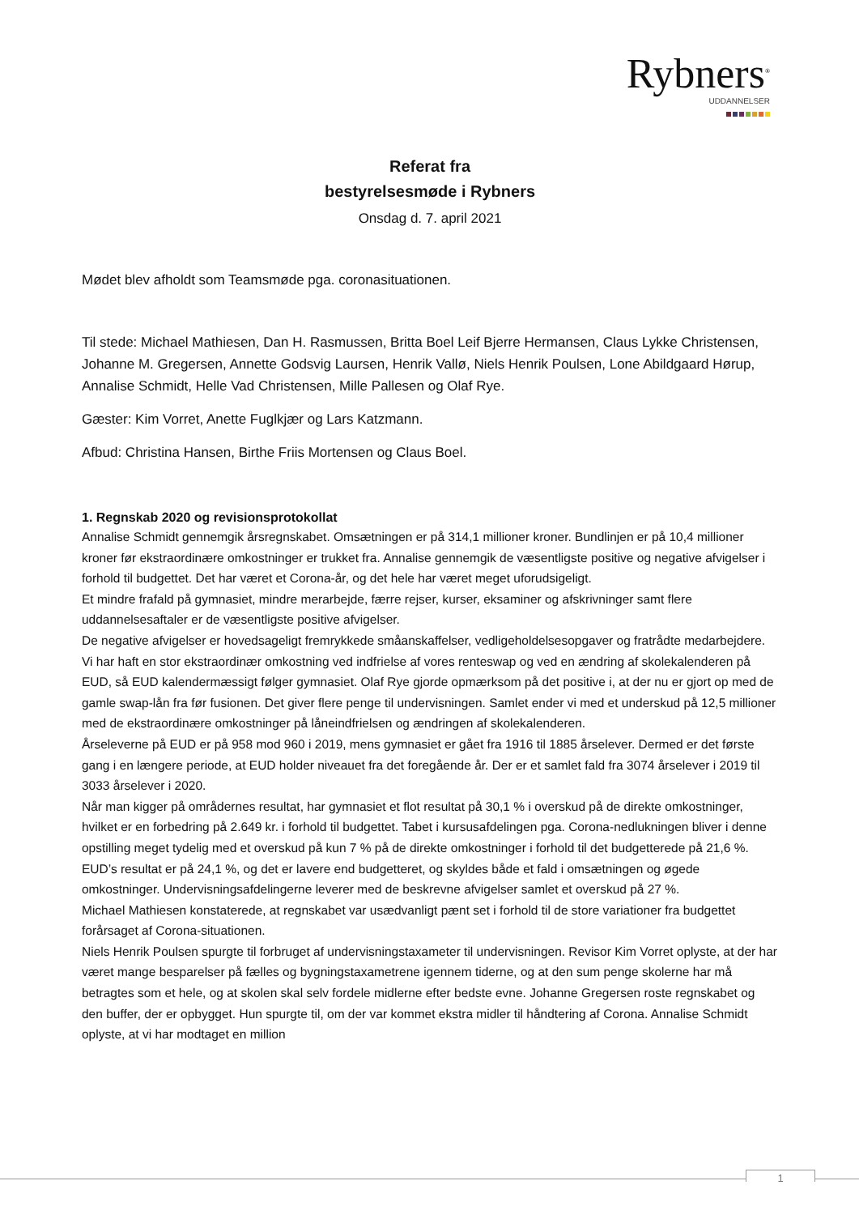Rybners<sup>®</sup>
UDDANNELSER
Referat fra
bestyrelsesmøde i Rybners
Onsdag d. 7. april 2021
Mødet blev afholdt som Teamsmøde pga. coronasituationen.
Til stede: Michael Mathiesen, Dan H. Rasmussen, Britta Boel Leif Bjerre Hermansen, Claus Lykke Christensen, Johanne M. Gregersen, Annette Godsvig Laursen, Henrik Vallø, Niels Henrik Poulsen, Lone Abildgaard Hørup, Annalise Schmidt, Helle Vad Christensen, Mille Pallesen og Olaf Rye.
Gæster: Kim Vorret, Anette Fuglkjær og Lars Katzmann.
Afbud: Christina Hansen, Birthe Friis Mortensen og Claus Boel.
1. Regnskab 2020 og revisionsprotokollat
Annalise Schmidt gennemgik årsregnskabet. Omsætningen er på 314,1 millioner kroner. Bundlinjen er på 10,4 millioner kroner før ekstraordinære omkostninger er trukket fra. Annalise gennemgik de væsentligste positive og negative afvigelser i forhold til budgettet. Det har været et Corona-år, og det hele har været meget uforudsigeligt.
Et mindre frafald på gymnasiet, mindre merarbejde, færre rejser, kurser, eksaminer og afskrivninger samt flere uddannelsesaftaler er de væsentligste positive afvigelser.
De negative afvigelser er hovedsageligt fremrykkede småanskaffelser, vedligeholdelsesopgaver og fratrådte medarbejdere.
Vi har haft en stor ekstraordinær omkostning ved indfrielse af vores renteswap og ved en ændring af skolekalenderen på EUD, så EUD kalendermæssigt følger gymnasiet. Olaf Rye gjorde opmærksom på det positive i, at der nu er gjort op med de gamle swap-lån fra før fusionen. Det giver flere penge til undervisningen. Samlet ender vi med et underskud på 12,5 millioner med de ekstraordinære omkostninger på låneindfrielsen og ændringen af skolekalenderen.
Årseleverne på EUD er på 958 mod 960 i 2019, mens gymnasiet er gået fra 1916 til 1885 årselever. Dermed er det første gang i en længere periode, at EUD holder niveauet fra det foregående år. Der er et samlet fald fra 3074 årselever i 2019 til 3033 årselever i 2020.
Når man kigger på områdernes resultat, har gymnasiet et flot resultat på 30,1 % i overskud på de direkte omkostninger, hvilket er en forbedring på 2.649 kr. i forhold til budgettet. Tabet i kursusafdelingen pga. Corona-nedlukningen bliver i denne opstilling meget tydelig med et overskud på kun 7 % på de direkte omkostninger i forhold til det budgetterede på 21,6 %. EUD’s resultat er på 24,1 %, og det er lavere end budgetteret, og skyldes både et fald i omsætningen og øgede omkostninger. Undervisningsafdelingerne leverer med de beskrevne afvigelser samlet et overskud på 27 %.
Michael Mathiesen konstaterede, at regnskabet var usædvanligt pænt set i forhold til de store variationer fra budgettet forårsaget af Corona-situationen.
Niels Henrik Poulsen spurgte til forbruget af undervisningstaxameter til undervisningen. Revisor Kim Vorret oplyste, at der har været mange besparelser på fælles og bygningstaxametrene igennem tiderne, og at den sum penge skolerne har må betragtes som et hele, og at skolen skal selv fordele midlerne efter bedste evne. Johanne Gregersen roste regnskabet og den buffer, der er opbygget. Hun spurgte til, om der var kommet ekstra midler til håndtering af Corona. Annalise Schmidt oplyste, at vi har modtaget en million
1